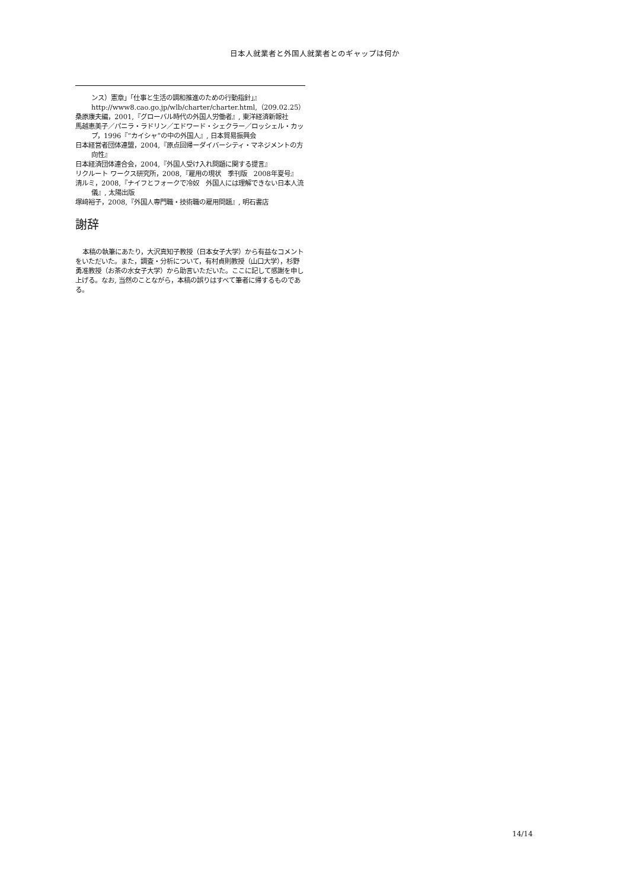日本人就業者と外国人就業者とのギャップは何か
ンス）憲章」「仕事と生活の調和推進のための行動指針」』
http://www8.cao.go.jp/wlb/charter/charter.html,（209.02.25）
桑原康夫編，2001,『グローバル時代の外国人労働者』, 東洋経済新報社
馬越恵美子／パニラ・ラドリン／エドワード・シェクラー／ロッシェル・カップ，1996『“カイシャ”の中の外国人』, 日本貿易振興会
日本経営者団体連盟，2004,『原点回帰ーダイバーシティ・マネジメントの方向性』
日本経済団体連合会，2004,『外国人受け入れ問題に関する提言』
リクルート ワークス研究所，2008,『雇用の現状　季刊版　2008年夏号』
清ルミ，2008,『ナイフとフォークで冷奴　外国人には理解できない日本人流儀』, 太陽出版
塚﨑裕子，2008,『外国人専門職・技術職の雇用問題』, 明石書店
謝辞
本稿の執筆にあたり，大沢真知子教授（日本女子大学）から有益なコメントをいただいた。また，調査・分析について，有村貞則教授（山口大学），杉野勇准教授（お茶の水女子大学）から助言いただいた。ここに記して感謝を申し上げる。なお, 当然のことながら，本稿の誤りはすべて筆者に帰するものである。
14/14